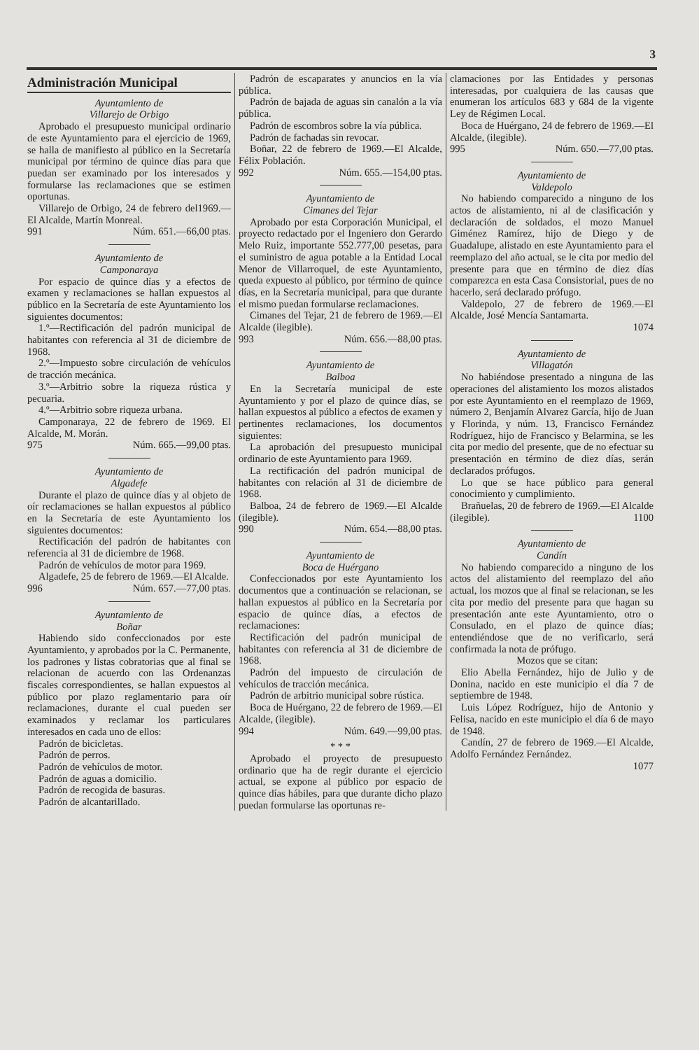3
Administración Municipal
Ayuntamiento de
Villarejo de Orbigo
Aprobado el presupuesto municipal ordinario de este Ayuntamiento para el ejercicio de 1969, se halla de manifiesto al público en la Secretaría municipal por término de quince días para que puedan ser examinado por los interesados y formularse las reclamaciones que se estimen oportunas.
Villarejo de Orbigo, 24 de febrero del1969.—El Alcalde, Martín Monreal.
991 Núm. 651.—66,00 ptas.
Ayuntamiento de
Camponaraya
Por espacio de quince días y a efectos de examen y reclamaciones se hallan expuestos al público en la Secretaría de este Ayuntamiento los siguientes documentos:
1.º—Rectificación del padrón municipal de habitantes con referencia al 31 de diciembre de 1968.
2.º—Impuesto sobre circulación de vehículos de tracción mecánica.
3.º—Arbitrio sobre la riqueza rústica y pecuaria.
4.º—Arbitrio sobre riqueza urbana.
Camponaraya, 22 de febrero de 1969. El Alcalde, M. Morán.
975 Núm. 665.—99,00 ptas.
Ayuntamiento de
Algadefe
Durante el plazo de quince días y al objeto de oír reclamaciones se hallan expuestos al público en la Secretaría de este Ayuntamiento los siguientes documentos:
Rectificación del padrón de habitantes con referencia al 31 de diciembre de 1968.
Padrón de vehículos de motor para 1969.
Algadefe, 25 de febrero de 1969.—El Alcalde.
996 Núm. 657.—77,00 ptas.
Ayuntamiento de
Boñar
Habiendo sido confeccionados por este Ayuntamiento, y aprobados por la C. Permanente, los padrones y listas cobratorias que al final se relacionan de acuerdo con las Ordenanzas fiscales correspondientes, se hallan expuestos al público por plazo reglamentario para oír reclamaciones, durante el cual pueden ser examinados y reclamar los particulares interesados en cada uno de ellos:
Padrón de bicicletas.
Padrón de perros.
Padrón de vehículos de motor.
Padrón de aguas a domicilio.
Padrón de recogida de basuras.
Padrón de alcantarillado.
Padrón de escaparates y anuncios en la vía pública.
Padrón de bajada de aguas sin canalón a la vía pública.
Padrón de escombros sobre la vía pública.
Padrón de fachadas sin revocar.
Boñar, 22 de febrero de 1969.—El Alcalde, Félix Población.
992 Núm. 655.—154,00 ptas.
Ayuntamiento de
Cimanes del Tejar
Aprobado por esta Corporación Municipal, el proyecto redactado por el Ingeniero don Gerardo Melo Ruiz, importante 552.777,00 pesetas, para el suministro de agua potable a la Entidad Local Menor de Villarroquel, de este Ayuntamiento, queda expuesto al público, por término de quince días, en la Secretaría municipal, para que durante el mismo puedan formularse reclamaciones.
Cimanes del Tejar, 21 de febrero de 1969.—El Alcalde (ilegible).
993 Núm. 656.—88,00 ptas.
Ayuntamiento de
Balboa
En la Secretaría municipal de este Ayuntamiento y por el plazo de quince días, se hallan expuestos al público a efectos de examen y pertinentes reclamaciones, los documentos siguientes:
La aprobación del presupuesto municipal ordinario de este Ayuntamiento para 1969.
La rectificación del padrón municipal de habitantes con relación al 31 de diciembre de 1968.
Balboa, 24 de febrero de 1969.—El Alcalde (ilegible).
990 Núm. 654.—88,00 ptas.
Ayuntamiento de
Boca de Huérgano
Confeccionados por este Ayuntamiento los documentos que a continuación se relacionan, se hallan expuestos al público en la Secretaría por espacio de quince días, a efectos de reclamaciones:
Rectificación del padrón municipal de habitantes con referencia al 31 de diciembre de 1968.
Padrón del impuesto de circulación de vehículos de tracción mecánica.
Padrón de arbitrio municipal sobre rústica.
Boca de Huérgano, 22 de febrero de 1969.—El Alcalde, (ilegible).
994 Núm. 649.—99,00 ptas.
* * *
Aprobado el proyecto de presupuesto ordinario que ha de regir durante el ejercicio actual, se expone al público por espacio de quince días hábiles, para que durante dicho plazo puedan formularse las oportunas re-
clamaciones por las Entidades y personas interesadas, por cualquiera de las causas que enumeran los artículos 683 y 684 de la vigente Ley de Régimen Local.
Boca de Huérgano, 24 de febrero de 1969.—El Alcalde, (ilegible).
995 Núm. 650.—77,00 ptas.
Ayuntamiento de
Valdepolo
No habiendo comparecido a ninguno de los actos de alistamiento, ni al de clasificación y declaración de soldados, el mozo Manuel Giménez Ramírez, hijo de Diego y de Guadalupe, alistado en este Ayuntamiento para el reemplazo del año actual, se le cita por medio del presente para que en término de diez días comparezca en esta Casa Consistorial, pues de no hacerlo, será declarado prófugo.
Valdepolo, 27 de febrero de 1969.—El Alcalde, José Mencía Santamarta.
1074
Ayuntamiento de
Villagatón
No habiéndose presentado a ninguna de las operaciones del alistamiento los mozos alistados por este Ayuntamiento en el reemplazo de 1969, número 2, Benjamín Alvarez García, hijo de Juan y Florinda, y núm. 13, Francisco Fernández Rodríguez, hijo de Francisco y Belarmina, se les cita por medio del presente, que de no efectuar su presentación en término de diez días, serán declarados prófugos.
Lo que se hace público para general conocimiento y cumplimiento.
Brañuelas, 20 de febrero de 1969.—El Alcalde (ilegible). 1100
Ayuntamiento de
Candín
No habiendo comparecido a ninguno de los actos del alistamiento del reemplazo del año actual, los mozos que al final se relacionan, se les cita por medio del presente para que hagan su presentación ante este Ayuntamiento, otro o Consulado, en el plazo de quince días; entendiéndose que de no verificarlo, será confirmada la nota de prófugo.
Mozos que se citan:
Elio Abella Fernández, hijo de Julio y de Donina, nacido en este municipio el día 7 de septiembre de 1948.
Luis López Rodríguez, hijo de Antonio y Felisa, nacido en este municipio el día 6 de mayo de 1948.
Candín, 27 de febrero de 1969.—El Alcalde, Adolfo Fernández Fernández.
1077